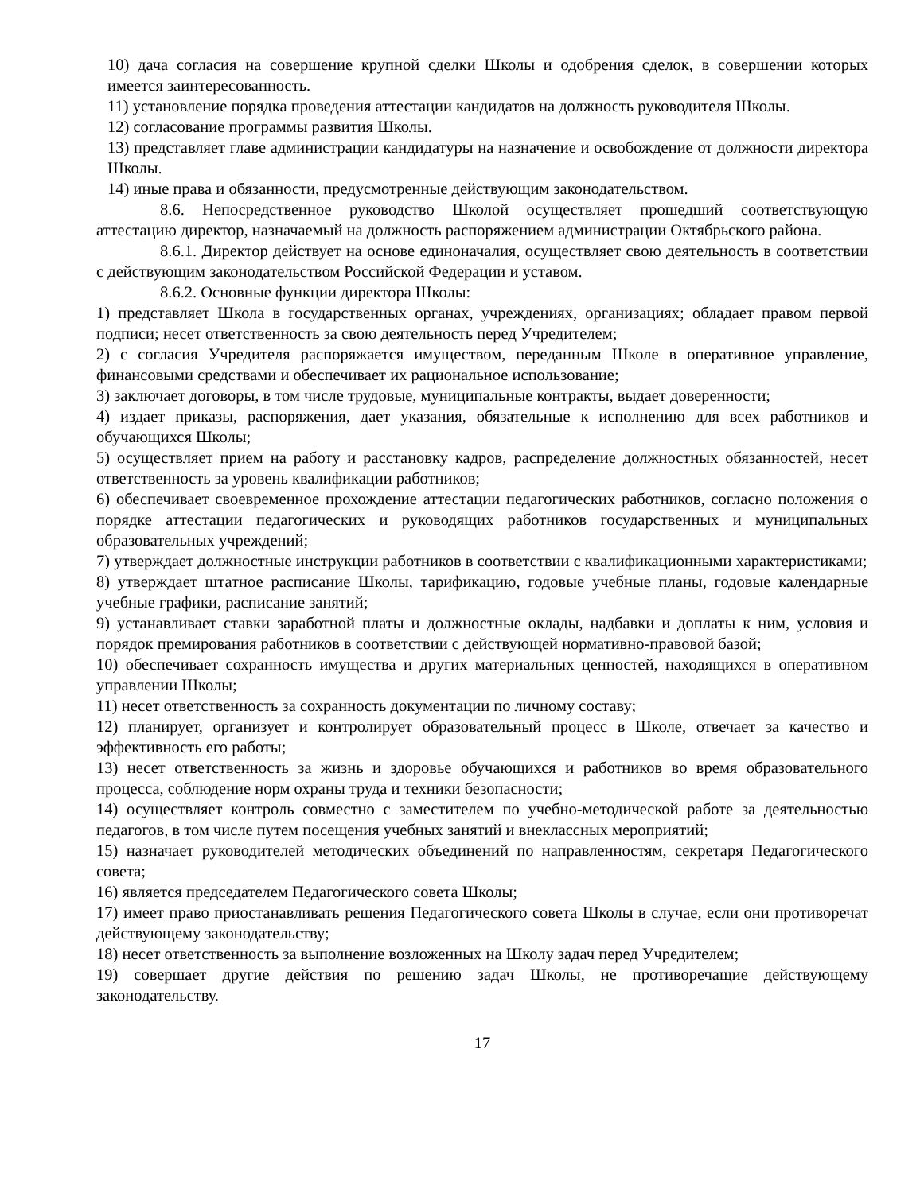10) дача согласия на совершение крупной сделки Школы и одобрения сделок, в совершении которых имеется заинтересованность.
11) установление порядка проведения аттестации кандидатов на должность руководителя Школы.
12) согласование программы развития Школы.
13) представляет главе администрации кандидатуры на назначение и освобождение от должности директора Школы.
14) иные права и обязанности, предусмотренные действующим законодательством.
8.6. Непосредственное руководство Школой осуществляет прошедший соответствующую аттестацию директор, назначаемый на должность распоряжением администрации Октябрьского района.
8.6.1. Директор действует на основе единоначалия, осуществляет свою деятельность в соответствии с действующим законодательством Российской Федерации и уставом.
8.6.2. Основные функции директора Школы:
1) представляет Школа в государственных органах, учреждениях, организациях; обладает правом первой подписи; несет ответственность за свою деятельность перед Учредителем;
2) с согласия Учредителя распоряжается имуществом, переданным Школе в оперативное управление, финансовыми средствами и обеспечивает их рациональное использование;
3) заключает договоры, в том числе трудовые, муниципальные контракты, выдает доверенности;
4) издает приказы, распоряжения, дает указания, обязательные к исполнению для всех работников и обучающихся Школы;
5) осуществляет прием на работу и расстановку кадров, распределение должностных обязанностей, несет ответственность за уровень квалификации работников;
6) обеспечивает своевременное прохождение аттестации педагогических работников, согласно положения о порядке аттестации педагогических и руководящих работников государственных и муниципальных образовательных учреждений;
7) утверждает должностные инструкции работников в соответствии с квалификационными характеристиками;
8) утверждает штатное расписание Школы, тарификацию, годовые учебные планы, годовые календарные учебные графики, расписание занятий;
9) устанавливает ставки заработной платы и должностные оклады, надбавки и доплаты к ним, условия и порядок премирования работников в соответствии с действующей нормативно-правовой базой;
10) обеспечивает сохранность имущества и других материальных ценностей, находящихся в оперативном управлении Школы;
11) несет ответственность за сохранность документации по личному составу;
12) планирует, организует и контролирует образовательный процесс в Школе, отвечает за качество и эффективность его работы;
13) несет ответственность за жизнь и здоровье обучающихся и работников во время образовательного процесса, соблюдение норм охраны труда и техники безопасности;
14) осуществляет контроль совместно с заместителем по учебно-методической работе за деятельностью педагогов, в том числе путем посещения учебных занятий и внеклассных мероприятий;
15) назначает руководителей методических объединений по направленностям, секретаря Педагогического совета;
16) является председателем Педагогического совета Школы;
17) имеет право приостанавливать решения Педагогического совета Школы в случае, если они противоречат действующему законодательству;
18) несет ответственность за выполнение возложенных на Школу задач перед Учредителем;
19) совершает другие действия по решению задач Школы, не противоречащие действующему законодательству.
17